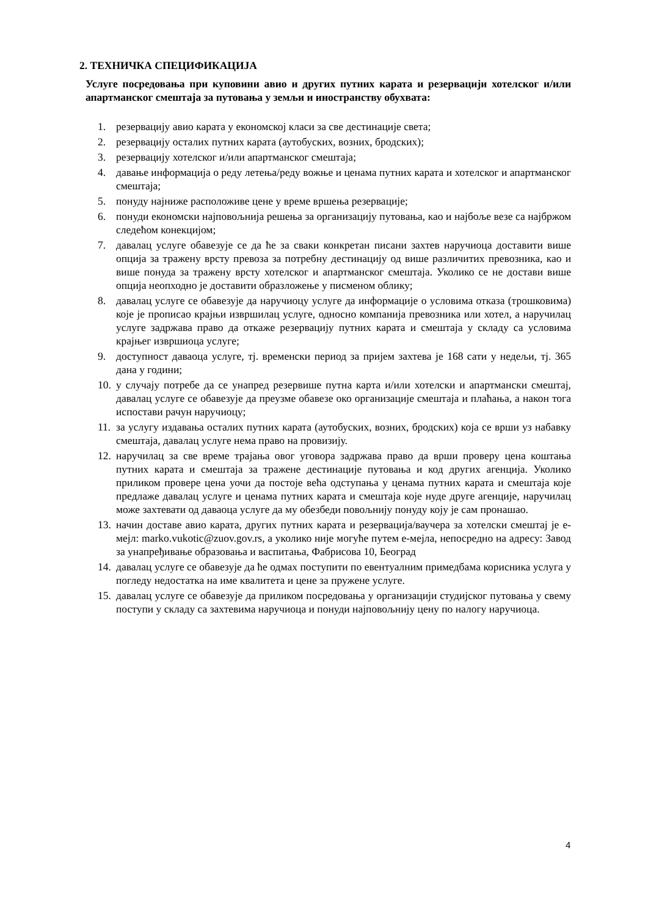2. ТЕХНИЧКА СПЕЦИФИКАЦИЈА
Услуге посредовања при куповини авио и других путних карата и резервацији хотелског и/или апартманског смештаја за путовања у земљи и иностранству обухвата:
1. резервацију авио карата у економској класи за све дестинације света;
2. резервацију осталих путних карата (аутобуских, возних, бродских);
3. резервацију хотелског и/или апартманског смештаја;
4. давање информација о реду летења/реду вожње и ценама путних карата и хотелског и апартманског смештаја;
5. понуду најниже расположиве цене у време вршења резервације;
6. понуди економски најповољнија решења за организацију путовања, као и најбоље везе са најбржом следећом конекцијом;
7. давалац услуге обавезује се да ће за сваки конкретан писани захтев наручиоца доставити више опција за тражену врсту превоза за потребну дестинацију од више различитих превозника, као и више понуда за тражену врсту хотелског и апартманског смештаја. Уколико се не достави више опција неопходно је доставити образложење у писменом облику;
8. давалац услуге се обавезује да наручиоцу услуге да информације о условима отказа (трошковима) које је прописао крајњи извршилац услуге, односно компанија превозника или хотел, а наручилац услуге задржава право да откаже резервацију путних карата и смештаја у складу са условима крајњег извршиоца услуге;
9. доступност даваоца услуге, тј. временски период за пријем захтева је 168 сати у недељи, тј. 365 дана у години;
10. у случају потребе да се унапред резервише путна карта и/или хотелски и апартмански смештај, давалац услуге се обавезује да преузме обавезе око организације смештаја и плаћања, а након тога испостави рачун наручиоцу;
11. за услугу издавања осталих путних карата (аутобуских, возних, бродских) која се врши уз набавку смештаја, давалац услуге нема право на провизију.
12. наручилац за све време трајања овог уговора задржава право да врши проверу цена коштања путних карата и смештаја за тражене дестинације путовања и код других агенција. Уколико приликом провере цена уочи да постоје већа одступања у ценама путних карата и смештаја које предлаже давалац услуге и ценама путних карата и смештаја које нуде друге агенције, наручилац може захтевати од даваоца услуге да му обезбеди повољнију понуду коју је сам пронашао.
13. начин доставе авио карата, других путних карата и резервација/ваучера за хотелски смештај је е-мејл: marko.vukotic@zuov.gov.rs, а уколико није могуће путем е-мејла, непосредно на адресу: Завод за унапређивање образовања и васпитања, Фабрисова 10, Београд
14. давалац услуге се обавезује да ће одмах поступити по евентуалним примедбама корисника услуга у погледу недостатка на име квалитета и цене за пружене услуге.
15. давалац услуге се обавезује да приликом посредовања у организацији студијског путовања у свему поступи у складу са захтевима наручиоца и понуди најповољнију цену по налогу наручиоца.
4